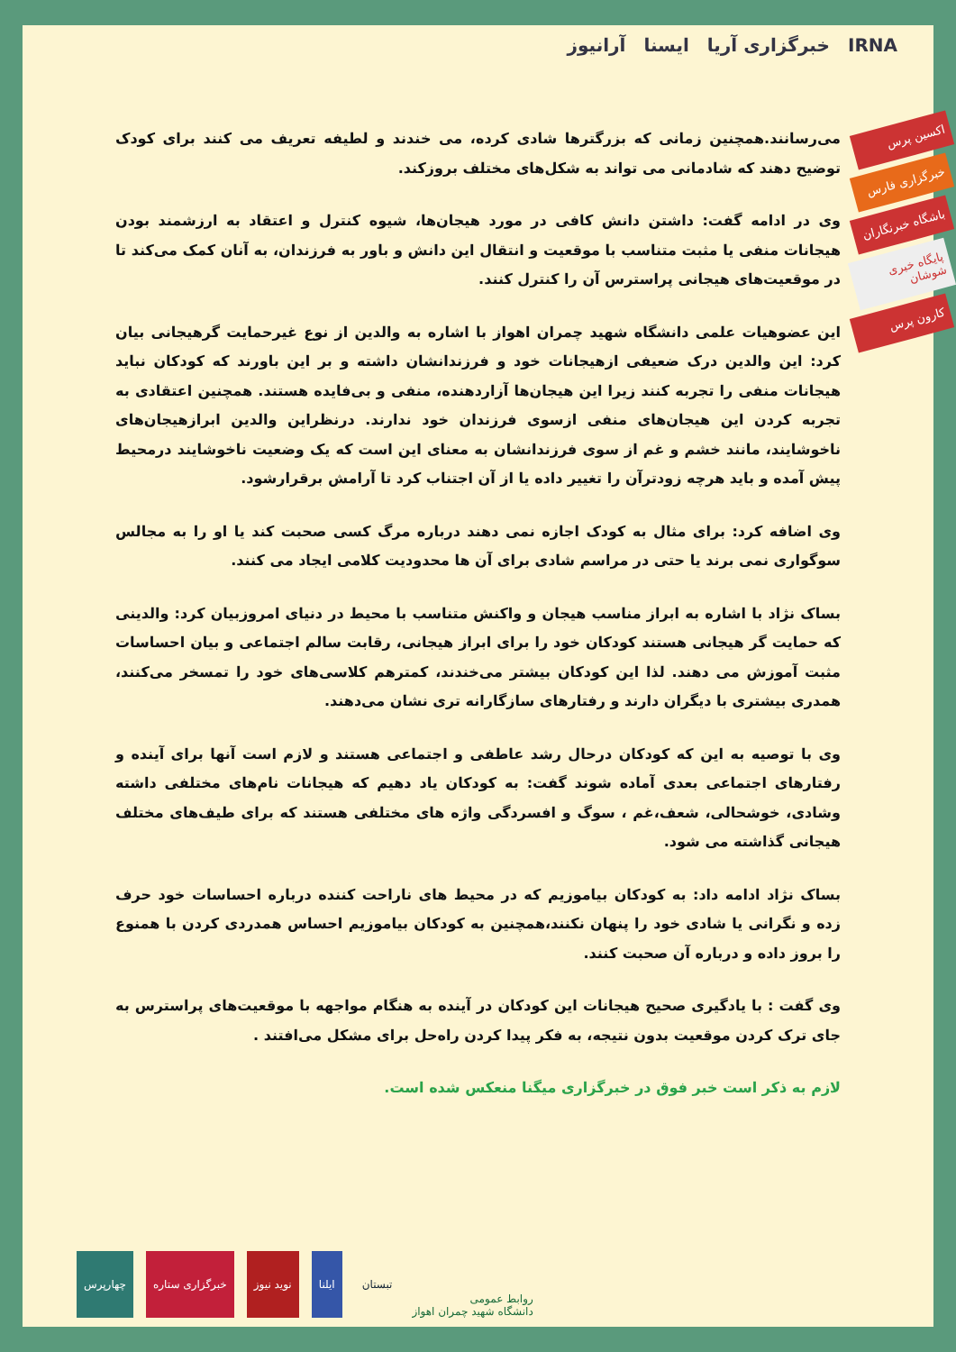آرانیوز ایسنا خبرگزاری آریا IRNA
اکسین پرس
خبرگزاری فارس
باشگاه خبرنگاران
پایگاه خبری شوشان
کارون پرس
می‌رسانند.همچنین زمانی که بزرگترها شادی کرده، می خندند و لطیفه تعریف می کنند برای کودک توضیح دهند که شادمانی می تواند به شکل‌های مختلف بروزکند.
وی در ادامه گفت: داشتن دانش کافی در مورد هیجان‌ها، شیوه کنترل و اعتقاد به ارزشمند بودن هیجانات منفی یا مثبت متناسب با موقعیت و انتقال این دانش و باور به فرزندان، به آنان کمک می‌کند تا در موقعیت‌های هیجانی پراسترس آن را کنترل کنند.
این عضوهیات علمی دانشگاه شهید چمران اهواز با اشاره به والدین از نوع غیرحمایت گرهیجانی بیان کرد: این والدین درک ضعیفی ازهیجانات خود و فرزندانشان داشته و بر این باورند که کودکان نباید هیجانات منفی را تجربه کنند زیرا این هیجان‌ها آزاردهنده، منفی و بی‌فایده هستند. همچنین اعتقادی به تجربه کردن این هیجان‌های منفی ازسوی فرزندان خود ندارند. درنظراین والدین ابرازهیجان‌های ناخوشایند، مانند خشم و غم از سوی فرزندانشان به معنای این است که یک وضعیت ناخوشایند درمحیط پیش آمده و باید هرچه زودترآن را تغییر داده یا از آن اجتناب کرد تا آرامش برقرارشود.
وی اضافه کرد: برای مثال به کودک اجازه نمی دهند درباره مرگ کسی صحبت کند یا او را به مجالس سوگواری نمی برند یا حتی در مراسم شادی برای آن ها محدودیت کلامی ایجاد می کنند.
بساک نژاد با اشاره به ابراز مناسب هیجان و واکنش متناسب با محیط در دنیای امروزبیان کرد: والدینی که حمایت گر هیجانی هستند کودکان خود را برای ابراز هیجانی، رقابت سالم اجتماعی و بیان احساسات مثبت آموزش می دهند. لذا این کودکان بیشتر می‌خندند، کمترهم کلاسی‌های خود را تمسخر می‌کنند، همدری بیشتری با دیگران دارند و رفتارهای سازگارانه تری نشان می‌دهند.
وی با توصیه به این که کودکان درحال رشد عاطفی و اجتماعی هستند و لازم است آنها برای آینده و رفتارهای اجتماعی بعدی آماده شوند گفت: به کودکان یاد دهیم که هیجانات نام‌های مختلفی داشته وشادی، خوشحالی، شعف،غم ، سوگ و افسردگی واژه های مختلفی هستند که برای طیف‌های مختلف هیجانی گذاشته می شود.
بساک نژاد ادامه داد: به کودکان بیاموزیم که در محیط های ناراحت کننده درباره احساسات خود حرف زده و نگرانی یا شادی خود را پنهان نکنند،همچنین به کودکان بیاموزیم احساس همدردی کردن با همنوع را بروز داده و درباره آن صحبت کنند.
وی گفت : با یادگیری صحیح هیجانات این کودکان در آینده به هنگام مواجهه با موقعیت‌های پراسترس به جای ترک کردن موقعیت بدون نتیجه، به فکر پیدا کردن راه‌حل برای مشکل می‌افتند .
لازم به ذکر است خبر فوق در خبرگزاری میگنا منعکس شده است.
روابط عمومی
دانشگاه شهید چمران اهواز
تبستان
ایلنا
نوید نیوز
خبرگزاری ستاره
چهارپرس